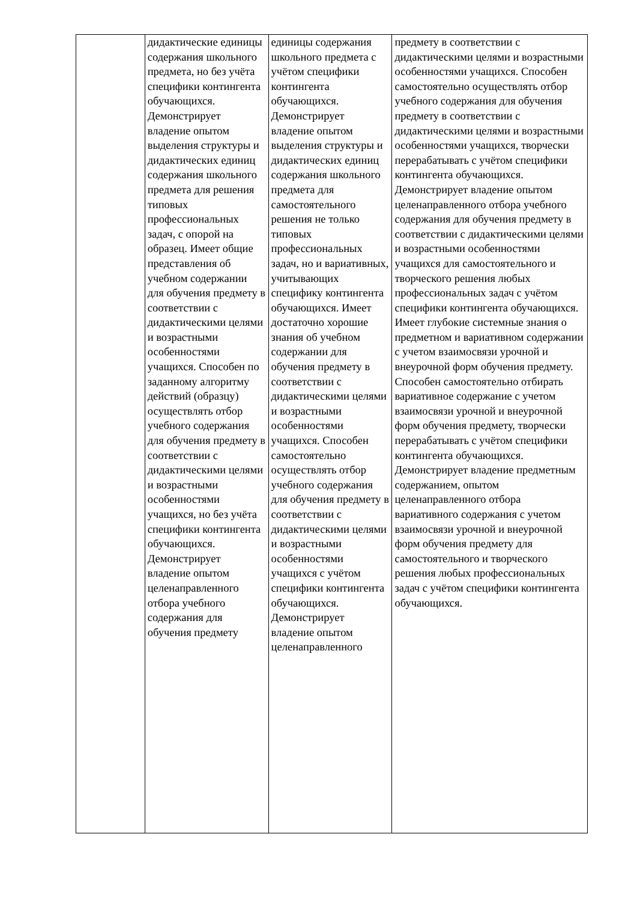| | дидактические единицы содержания школьного предмета, но без учёта специфики контингента обучающихся. Демонстрирует владение опытом выделения структуры и дидактических единиц содержания школьного предмета для решения типовых профессиональных задач, с опорой на образец. Имеет общие представления об учебном содержании для обучения предмету в соответствии с дидактическими целями и возрастными особенностями учащихся. Способен по заданному алгоритму действий (образцу) осуществлять отбор учебного содержания для обучения предмету в соответствии с дидактическими целями и возрастными особенностями учащихся, но без учёта специфики контингента обучающихся. Демонстрирует владение опытом целенаправленного отбора учебного содержания для обучения предмету | единицы содержания школьного предмета с учётом специфики контингента обучающихся. Демонстрирует владение опытом выделения структуры и дидактических единиц содержания школьного предмета для самостоятельного решения не только типовых профессиональных задач, но и вариативных, учитывающих специфику контингента обучающихся. Имеет достаточно хорошие знания об учебном содержании для обучения предмету в соответствии с дидактическими целями и возрастными особенностями учащихся. Способен самостоятельно осуществлять отбор учебного содержания для обучения предмету в соответствии с дидактическими целями и возрастными особенностями учащихся с учётом специфики контингента обучающихся. Демонстрирует владение опытом целенаправленного | предмету в соответствии с дидактическими целями и возрастными особенностями учащихся. Способен самостоятельно осуществлять отбор учебного содержания для обучения предмету в соответствии с дидактическими целями и возрастными особенностями учащихся, творчески перерабатывать с учётом специфики контингента обучающихся. Демонстрирует владение опытом целенаправленного отбора учебного содержания для обучения предмету в соответствии с дидактическими целями и возрастными особенностями учащихся для самостоятельного и творческого решения любых профессиональных задач с учётом специфики контингента обучающихся. Имеет глубокие системные знания о предметном и вариативном содержании с учетом взаимосвязи урочной и внеурочной форм обучения предмету. Способен самостоятельно отбирать вариативное содержание с учетом взаимосвязи урочной и внеурочной форм обучения предмету, творчески перерабатывать с учётом специфики контингента обучающихся. Демонстрирует владение предметным содержанием, опытом целенаправленного отбора вариативного содержания с учетом взаимосвязи урочной и внеурочной форм обучения предмету для самостоятельного и творческого решения любых профессиональных задач с учётом специфики контингента обучающихся. |